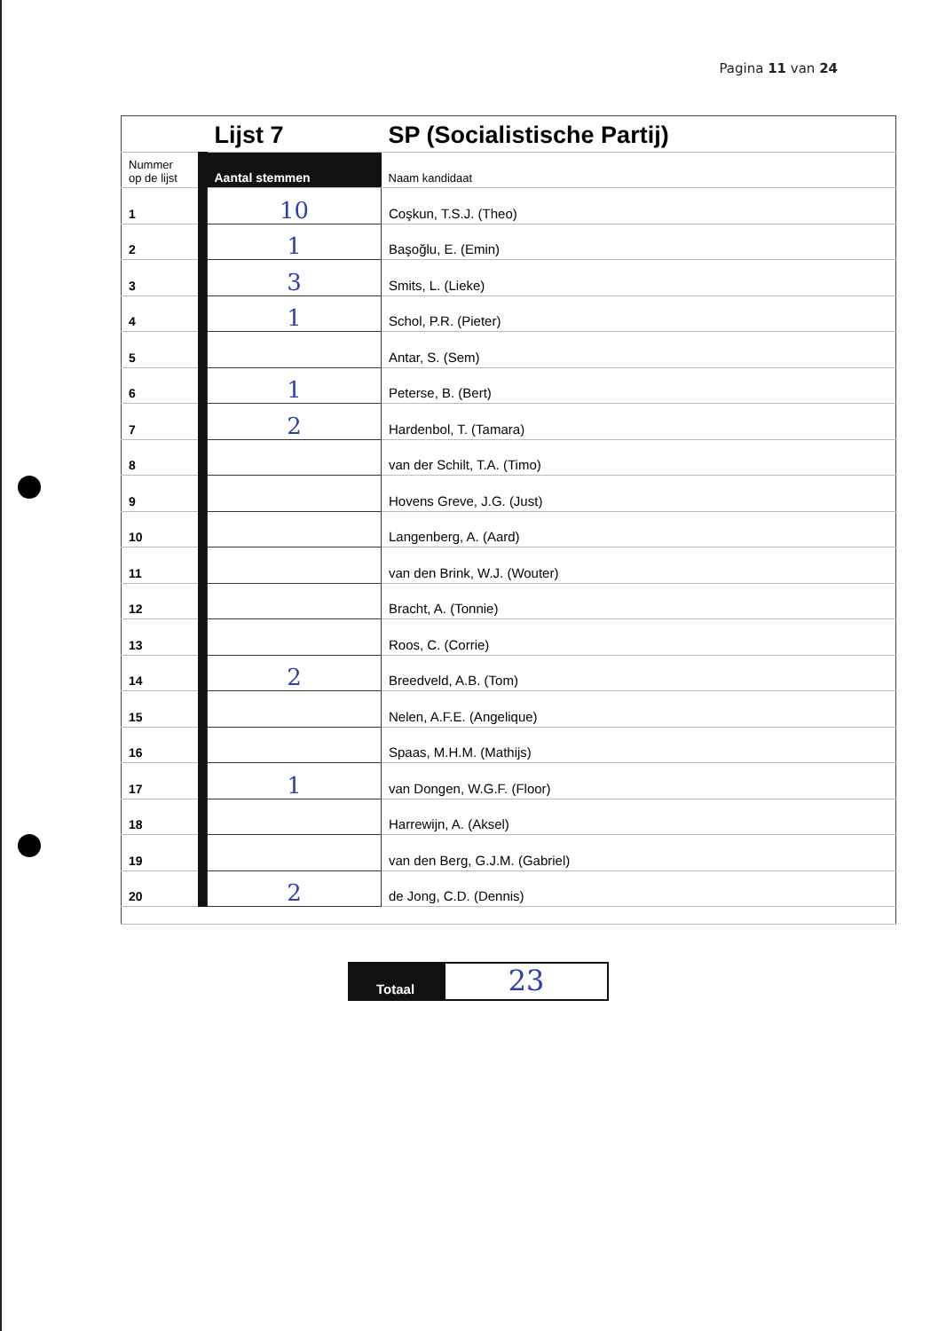Pagina 11 van 24
| | | Lijst 7 | SP (Socialistische Partij) |
| Nummer op de lijst | | Aantal stemmen | Naam kandidaat |
| 1 | | 10 | Coşkun, T.S.J. (Theo) |
| 2 | | 1 | Başoğlu, E. (Emin) |
| 3 | | 3 | Smits, L. (Lieke) |
| 4 | | 1 | Schol, P.R. (Pieter) |
| 5 | | | Antar, S. (Sem) |
| 6 | | 1 | Peterse, B. (Bert) |
| 7 | | 2 | Hardenbol, T. (Tamara) |
| 8 | | | van der Schilt, T.A. (Timo) |
| 9 | | | Hovens Greve, J.G. (Just) |
| 10 | | | Langenberg, A. (Aard) |
| 11 | | | van den Brink, W.J. (Wouter) |
| 12 | | | Bracht, A. (Tonnie) |
| 13 | | | Roos, C. (Corrie) |
| 14 | | 2 | Breedveld, A.B. (Tom) |
| 15 | | | Nelen, A.F.E. (Angelique) |
| 16 | | | Spaas, M.H.M. (Mathijs) |
| 17 | | 1 | van Dongen, W.G.F. (Floor) |
| 18 | | | Harrewijn, A. (Aksel) |
| 19 | | | van den Berg, G.J.M. (Gabriel) |
| 20 | | 2 | de Jong, C.D. (Dennis) |
Totaal
23